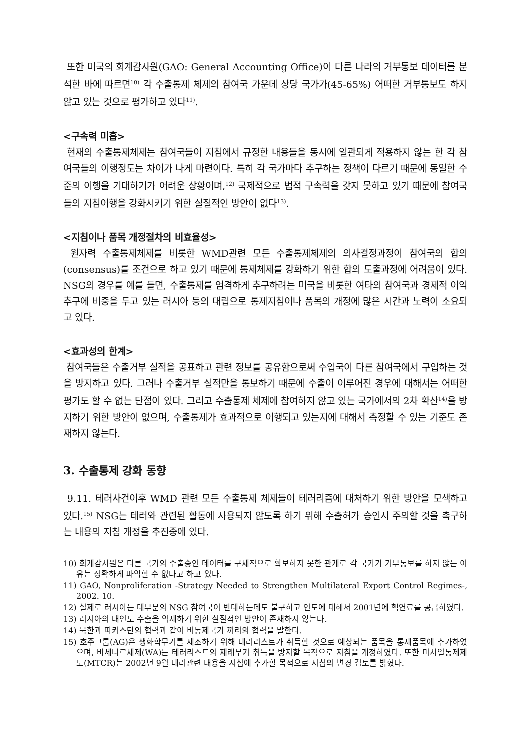또한 미국의 회계감사원(GAO: General Accounting Office)이 다른 나라의 거부통보 데이터를 분석한 바에 따르면<sup>10)</sup> 각 수출통제 체제의 참여국 가운데 상당 국가가(45-65%) 어떠한 거부통보도 하지 않고 있는 것으로 평가하고 있다<sup>11)</sup>.
<구속력 미흡>
현재의 수출통제체제는 참여국들이 지침에서 규정한 내용들을 동시에 일관되게 적용하지 않는 한 각 참여국들의 이행정도는 차이가 나게 마련이다. 특히 각 국가마다 추구하는 정책이 다르기 때문에 동일한 수준의 이행을 기대하기가 어려운 상황이며,<sup>12)</sup> 국제적으로 법적 구속력을 갖지 못하고 있기 때문에 참여국들의 지침이행을 강화시키기 위한 실질적인 방안이 없다<sup>13)</sup>.
<지침이나 품목 개정절차의 비효율성>
원자력 수출통제체제를 비롯한 WMD관련 모든 수출통제체제의 의사결정과정이 참여국의 합의(consensus)를 조건으로 하고 있기 때문에 통제체제를 강화하기 위한 합의 도출과정에 어려움이 있다. NSG의 경우를 예를 들면, 수출통제를 엄격하게 추구하려는 미국을 비롯한 여타의 참여국과 경제적 이익 추구에 비중을 두고 있는 러시아 등의 대립으로 통제지침이나 품목의 개정에 많은 시간과 노력이 소요되고 있다.
<효과성의 한계>
참여국들은 수출거부 실적을 공표하고 관련 정보를 공유함으로써 수입국이 다른 참여국에서 구입하는 것을 방지하고 있다. 그러나 수출거부 실적만을 통보하기 때문에 수출이 이루어진 경우에 대해서는 어떠한 평가도 할 수 없는 단점이 있다. 그리고 수출통제 체제에 참여하지 않고 있는 국가에서의 2차 확산<sup>14)</sup>을 방지하기 위한 방안이 없으며, 수출통제가 효과적으로 이행되고 있는지에 대해서 측정할 수 있는 기준도 존재하지 않는다.
3. 수출통제 강화 동향
9.11. 테러사건이후 WMD 관련 모든 수출통제 체제들이 테러리즘에 대처하기 위한 방안을 모색하고 있다.<sup>15)</sup> NSG는 테러와 관련된 활동에 사용되지 않도록 하기 위해 수출허가 승인시 주의할 것을 촉구하는 내용의 지침 개정을 추진중에 있다.
10) 회계감사원은 다른 국가의 수출승인 데이터를 구체적으로 확보하지 못한 관계로 각 국가가 거부통보를 하지 않는 이유는 정확하게 파악할 수 없다고 하고 있다.
11) GAO, Nonproliferation -Strategy Needed to Strengthen Multilateral Export Control Regimes-, 2002. 10.
12) 실제로 러시아는 대부분의 NSG 참여국이 반대하는데도 불구하고 인도에 대해서 2001년에 핵연료를 공급하였다.
13) 러시아의 대인도 수출을 억제하기 위한 실질적인 방안이 존재하지 않는다.
14) 북한과 파키스탄의 협력과 같이 비통제국가 끼리의 협력을 말한다.
15) 호주그룹(AG)은 생화학무기를 제조하기 위해 테러리스트가 취득할 것으로 예상되는 품목을 통제품목에 추가하였으며, 바세나르체제(WA)는 테러리스트의 재래무기 취득을 방지할 목적으로 지침을 개정하였다. 또한 미사일통제제도(MTCR)는 2002년 9월 테러관련 내용을 지침에 추가할 목적으로 지침의 변경 검토를 밝혔다.